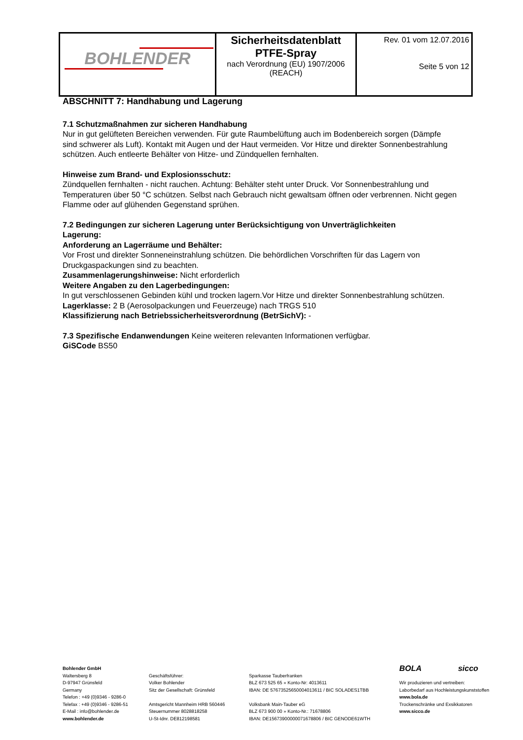| BOHLENDER | Sicherheitsdatenblatt PTFE-Spray nach Verordnung (EU) 1907/2006 (REACH) | Rev. 01 vom 12.07.2016 Seite 5 von 12 |
ABSCHNITT 7: Handhabung und Lagerung
7.1 Schutzmaßnahmen zur sicheren Handhabung
Nur in gut gelüfteten Bereichen verwenden. Für gute Raumbelüftung auch im Bodenbereich sorgen (Dämpfe sind schwerer als Luft). Kontakt mit Augen und der Haut vermeiden. Vor Hitze und direkter Sonnenbestrahlung schützen. Auch entleerte Behälter von Hitze- und Zündquellen fernhalten.
Hinweise zum Brand- und Explosionsschutz:
Zündquellen fernhalten - nicht rauchen. Achtung: Behälter steht unter Druck. Vor Sonnenbestrahlung und Temperaturen über 50 °C schützen. Selbst nach Gebrauch nicht gewaltsam öffnen oder verbrennen. Nicht gegen Flamme oder auf glühenden Gegenstand sprühen.
7.2 Bedingungen zur sicheren Lagerung unter Berücksichtigung von Unverträglichkeiten
Lagerung:
Anforderung an Lagerräume und Behälter:
Vor Frost und direkter Sonneneinstrahlung schützen. Die behördlichen Vorschriften für das Lagern von Druckgaspackungen sind zu beachten.
Zusammenlagerungshinweise: Nicht erforderlich
Weitere Angaben zu den Lagerbedingungen:
In gut verschlossenen Gebinden kühl und trocken lagern.Vor Hitze und direkter Sonnenbestrahlung schützen.
Lagerklasse: 2 B (Aerosolpackungen und Feuerzeuge) nach TRGS 510
Klassifizierung nach Betriebssicherheitsverordnung (BetrSichV): -
7.3 Spezifische Endanwendungen Keine weiteren relevanten Informationen verfügbar.
GiSCode BS50
Bohlender GmbH
Waltersberg 8
D-97947 Grünsfeld
Germany
Telefon : +49 (0)9346 - 9286-0
Telefax : +49 (0)9346 - 9286-51
E-Mail : info@bohlender.de
www.bohlender.de
Geschäftsführer:
Volker Bohlender
Sitz der Gesellschaft: Grünsfeld
Amtsgericht Mannheim HRB 560446
Steuernummer 8028818258
U-St-Idnr. DE812198581
Sparkasse Tauberfranken
BLZ 673 525 65 » Konto-Nr: 4013611
IBAN: DE 57673525650004013611 / BIC SOLADES1TBB
Volksbank Main-Tauber eG
BLZ 673 900 00 » Konto-Nr.: 71678806
IBAN: DE15673900000071678806 / BIC GENODE61WTH
BOLA sicco
Wir produzieren und vertreiben:
Laborbedarf aus Hochleistungskunststoffen
www.bola.de
Trockenschränke und Exsikkatoren
www.sicco.de